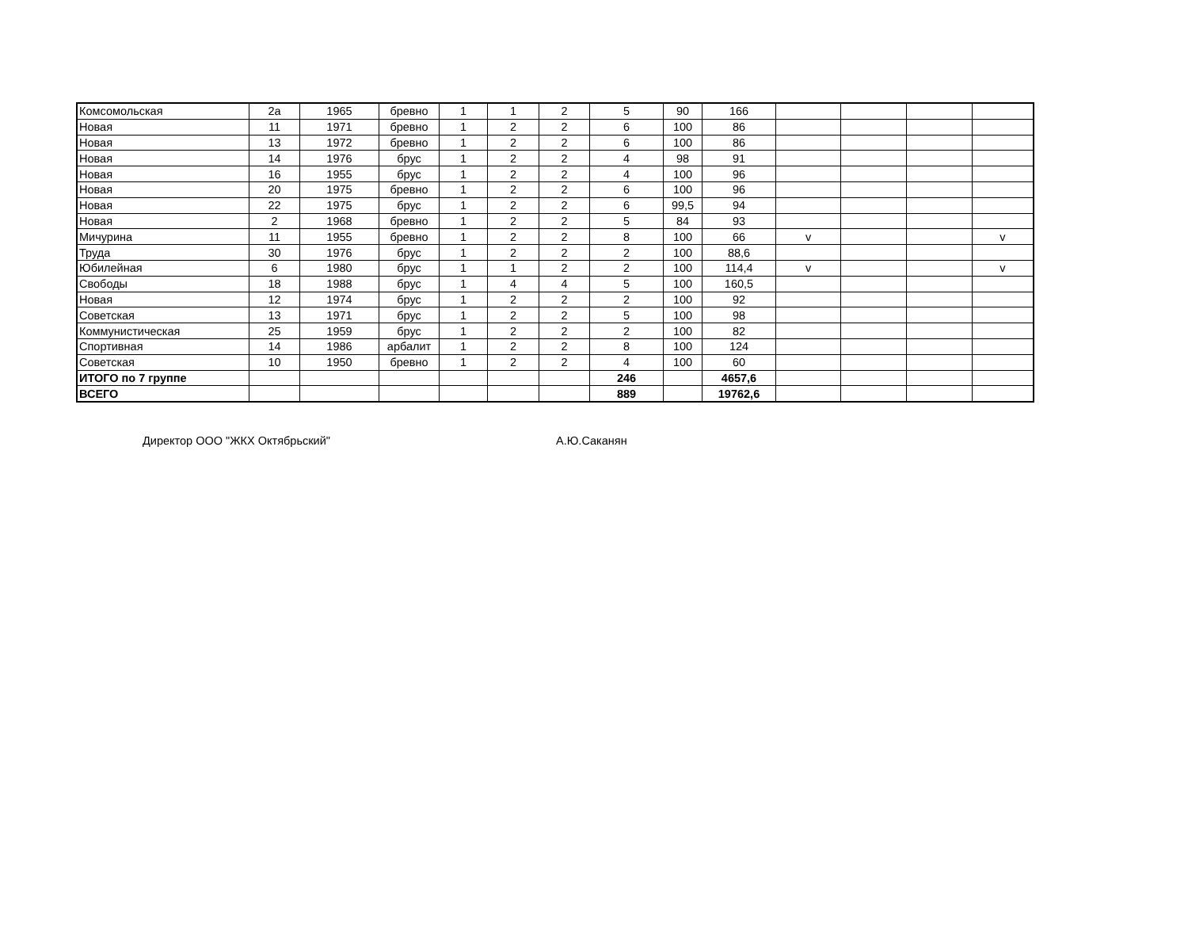| Комсомольская | 2а | 1965 | бревно | 1 | 1 | 2 | 5 | 90 | 166 | | | | |
| Новая | 11 | 1971 | бревно | 1 | 2 | 2 | 6 | 100 | 86 | | | | |
| Новая | 13 | 1972 | бревно | 1 | 2 | 2 | 6 | 100 | 86 | | | | |
| Новая | 14 | 1976 | брус | 1 | 2 | 2 | 4 | 98 | 91 | | | | |
| Новая | 16 | 1955 | брус | 1 | 2 | 2 | 4 | 100 | 96 | | | | |
| Новая | 20 | 1975 | бревно | 1 | 2 | 2 | 6 | 100 | 96 | | | | |
| Новая | 22 | 1975 | брус | 1 | 2 | 2 | 6 | 99,5 | 94 | | | | |
| Новая | 2 | 1968 | бревно | 1 | 2 | 2 | 5 | 84 | 93 | | | | |
| Мичурина | 11 | 1955 | бревно | 1 | 2 | 2 | 8 | 100 | 66 | v | | | v |
| Труда | 30 | 1976 | брус | 1 | 2 | 2 | 2 | 100 | 88,6 | | | | |
| Юбилейная | 6 | 1980 | брус | 1 | 1 | 2 | 2 | 100 | 114,4 | v | | | v |
| Свободы | 18 | 1988 | брус | 1 | 4 | 4 | 5 | 100 | 160,5 | | | | |
| Новая | 12 | 1974 | брус | 1 | 2 | 2 | 2 | 100 | 92 | | | | |
| Советская | 13 | 1971 | брус | 1 | 2 | 2 | 5 | 100 | 98 | | | | |
| Коммунистическая | 25 | 1959 | брус | 1 | 2 | 2 | 2 | 100 | 82 | | | | |
| Спортивная | 14 | 1986 | арбалит | 1 | 2 | 2 | 8 | 100 | 124 | | | | |
| Советская | 10 | 1950 | бревно | 1 | 2 | 2 | 4 | 100 | 60 | | | | |
| ИТОГО по 7 группе | | | | | | | 246 | | 4657,6 | | | | |
| ВСЕГО | | | | | | | 889 | | 19762,6 | | | | |
Директор ООО "ЖКХ Октябрьский" А.Ю.Саканян